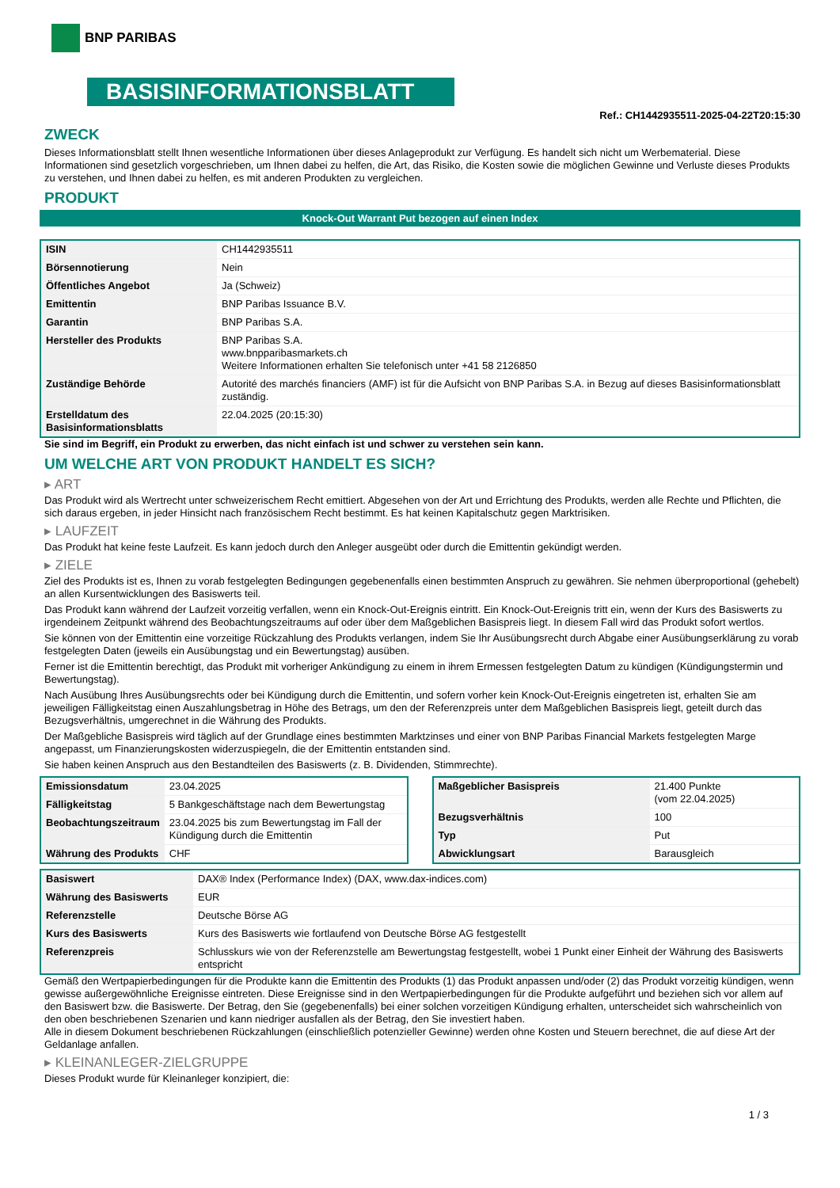BNP PARIBAS
BASISINFORMATIONSBLATT
Ref.: CH1442935511-2025-04-22T20:15:30
ZWECK
Dieses Informationsblatt stellt Ihnen wesentliche Informationen über dieses Anlageprodukt zur Verfügung. Es handelt sich nicht um Werbematerial. Diese Informationen sind gesetzlich vorgeschrieben, um Ihnen dabei zu helfen, die Art, das Risiko, die Kosten sowie die möglichen Gewinne und Verluste dieses Produkts zu verstehen, und Ihnen dabei zu helfen, es mit anderen Produkten zu vergleichen.
PRODUKT
Knock-Out Warrant Put bezogen auf einen Index
| ISIN | CH1442935511 |
| Börsennotierung | Nein |
| Öffentliches Angebot | Ja (Schweiz) |
| Emittentin | BNP Paribas Issuance B.V. |
| Garantin | BNP Paribas S.A. |
| Hersteller des Produkts | BNP Paribas S.A. www.bnpparibasmarkets.ch Weitere Informationen erhalten Sie telefonisch unter +41 58 2126850 |
| Zuständige Behörde | Autorité des marchés financiers (AMF) ist für die Aufsicht von BNP Paribas S.A. in Bezug auf dieses Basisinformationsblatt zuständig. |
| Erstelldatum des Basisinformationsblatts | 22.04.2025 (20:15:30) |
Sie sind im Begriff, ein Produkt zu erwerben, das nicht einfach ist und schwer zu verstehen sein kann.
UM WELCHE ART VON PRODUKT HANDELT ES SICH?
▸ ART
Das Produkt wird als Wertrecht unter schweizerischem Recht emittiert. Abgesehen von der Art und Errichtung des Produkts, werden alle Rechte und Pflichten, die sich daraus ergeben, in jeder Hinsicht nach französischem Recht bestimmt. Es hat keinen Kapitalschutz gegen Marktrisiken.
▸ LAUFZEIT
Das Produkt hat keine feste Laufzeit. Es kann jedoch durch den Anleger ausgeübt oder durch die Emittentin gekündigt werden.
▸ ZIELE
Ziel des Produkts ist es, Ihnen zu vorab festgelegten Bedingungen gegebenenfalls einen bestimmten Anspruch zu gewähren. Sie nehmen überproportional (gehebelt) an allen Kursentwicklungen des Basiswerts teil.
Das Produkt kann während der Laufzeit vorzeitig verfallen, wenn ein Knock-Out-Ereignis eintritt. Ein Knock-Out-Ereignis tritt ein, wenn der Kurs des Basiswerts zu irgendeinem Zeitpunkt während des Beobachtungszeitraums auf oder über dem Maßgeblichen Basispreis liegt. In diesem Fall wird das Produkt sofort wertlos.
Sie können von der Emittentin eine vorzeitige Rückzahlung des Produkts verlangen, indem Sie Ihr Ausübungsrecht durch Abgabe einer Ausübungserklärung zu vorab festgelegten Daten (jeweils ein Ausübungstag und ein Bewertungstag) ausüben.
Ferner ist die Emittentin berechtigt, das Produkt mit vorheriger Ankündigung zu einem in ihrem Ermessen festgelegten Datum zu kündigen (Kündigungstermin und Bewertungstag).
Nach Ausübung Ihres Ausübungsrechts oder bei Kündigung durch die Emittentin, und sofern vorher kein Knock-Out-Ereignis eingetreten ist, erhalten Sie am jeweiligen Fälligkeitstag einen Auszahlungsbetrag in Höhe des Betrags, um den der Referenzpreis unter dem Maßgeblichen Basispreis liegt, geteilt durch das Bezugsverhältnis, umgerechnet in die Währung des Produkts.
Der Maßgebliche Basispreis wird täglich auf der Grundlage eines bestimmten Marktzinses und einer von BNP Paribas Financial Markets festgelegten Marge angepasst, um Finanzierungskosten widerzuspiegeln, die der Emittentin entstanden sind.
Sie haben keinen Anspruch aus den Bestandteilen des Basiswerts (z. B. Dividenden, Stimmrechte).
| Emissionsdatum | 23.04.2025 |
| Fälligkeitstag | 5 Bankgeschäftstage nach dem Bewertungstag |
| Beobachtungszeitraum | 23.04.2025 bis zum Bewertungstag im Fall der Kündigung durch die Emittentin |
| Währung des Produkts | CHF |
| Maßgeblicher Basispreis | 21.400 Punkte (vom 22.04.2025) |
| Bezugsverhältnis | 100 |
| Typ | Put |
| Abwicklungsart | Barausgleich |
| Basiswert | DAX® Index (Performance Index) (DAX, www.dax-indices.com) |
| Währung des Basiswerts | EUR |
| Referenzstelle | Deutsche Börse AG |
| Kurs des Basiswerts | Kurs des Basiswerts wie fortlaufend von Deutsche Börse AG festgestellt |
| Referenzpreis | Schlusskurs wie von der Referenzstelle am Bewertungstag festgestellt, wobei 1 Punkt einer Einheit der Währung des Basiswerts entspricht |
Gemäß den Wertpapierbedingungen für die Produkte kann die Emittentin des Produkts (1) das Produkt anpassen und/oder (2) das Produkt vorzeitig kündigen, wenn gewisse außergewöhnliche Ereignisse eintreten. Diese Ereignisse sind in den Wertpapierbedingungen für die Produkte aufgeführt und beziehen sich vor allem auf den Basiswert bzw. die Basiswerte. Der Betrag, den Sie (gegebenenfalls) bei einer solchen vorzeitigen Kündigung erhalten, unterscheidet sich wahrscheinlich von den oben beschriebenen Szenarien und kann niedriger ausfallen als der Betrag, den Sie investiert haben.
Alle in diesem Dokument beschriebenen Rückzahlungen (einschließlich potenzieller Gewinne) werden ohne Kosten und Steuern berechnet, die auf diese Art der Geldanlage anfallen.
▸ KLEINANLEGER-ZIELGRUPPE
Dieses Produkt wurde für Kleinanleger konzipiert, die:
1 / 3